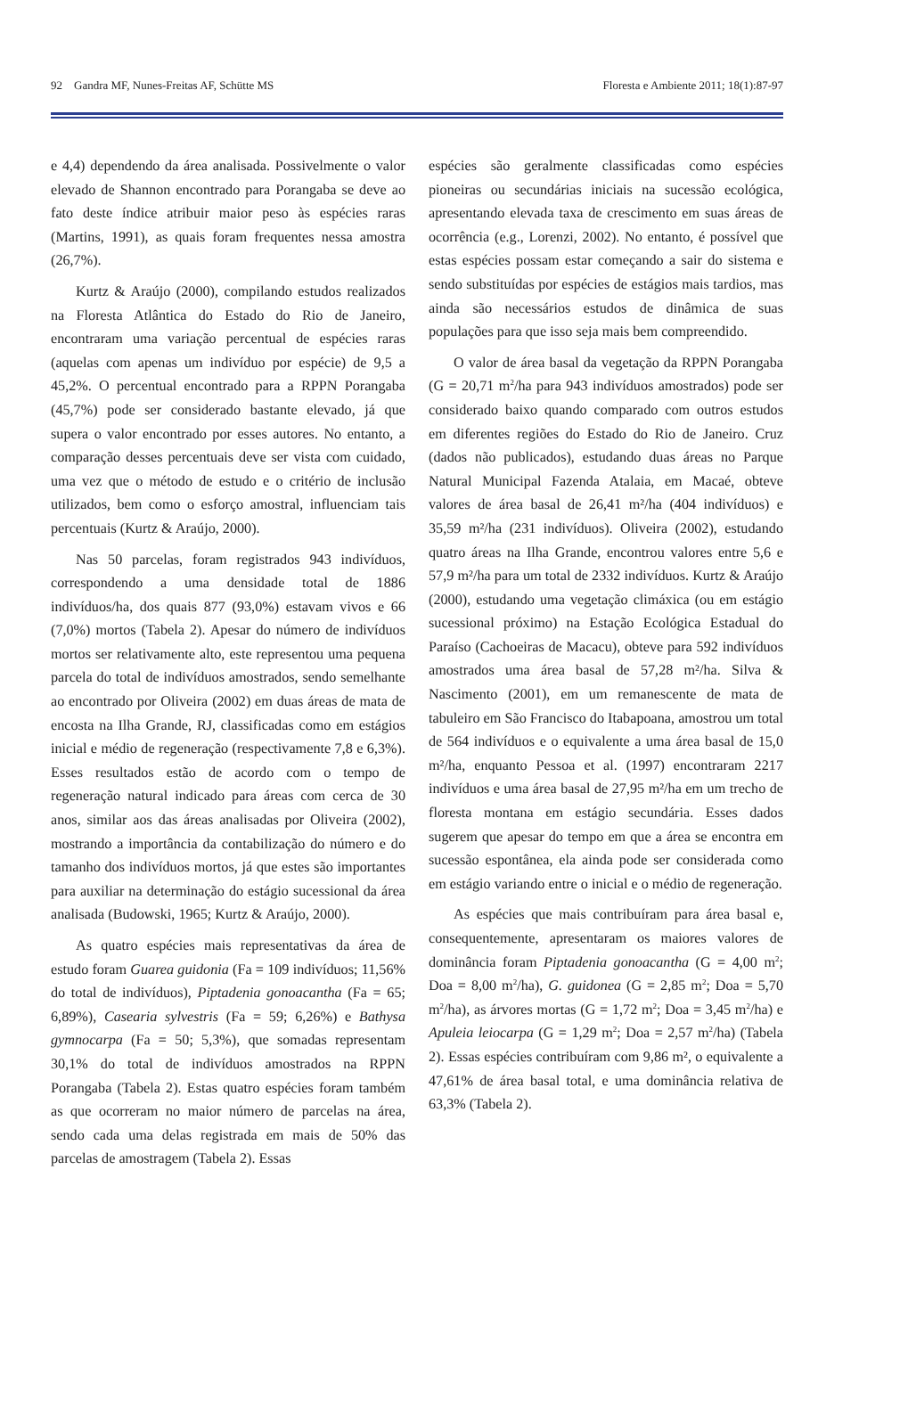92 Gandra MF, Nunes-Freitas AF, Schütte MS Floresta e Ambiente 2011; 18(1):87-97
e 4,4) dependendo da área analisada. Possivelmente o valor elevado de Shannon encontrado para Porangaba se deve ao fato deste índice atribuir maior peso às espécies raras (Martins, 1991), as quais foram frequentes nessa amostra (26,7%).
Kurtz & Araújo (2000), compilando estudos realizados na Floresta Atlântica do Estado do Rio de Janeiro, encontraram uma variação percentual de espécies raras (aquelas com apenas um indivíduo por espécie) de 9,5 a 45,2%. O percentual encontrado para a RPPN Porangaba (45,7%) pode ser considerado bastante elevado, já que supera o valor encontrado por esses autores. No entanto, a comparação desses percentuais deve ser vista com cuidado, uma vez que o método de estudo e o critério de inclusão utilizados, bem como o esforço amostral, influenciam tais percentuais (Kurtz & Araújo, 2000).
Nas 50 parcelas, foram registrados 943 indivíduos, correspondendo a uma densidade total de 1886 indivíduos/ha, dos quais 877 (93,0%) estavam vivos e 66 (7,0%) mortos (Tabela 2). Apesar do número de indivíduos mortos ser relativamente alto, este representou uma pequena parcela do total de indivíduos amostrados, sendo semelhante ao encontrado por Oliveira (2002) em duas áreas de mata de encosta na Ilha Grande, RJ, classificadas como em estágios inicial e médio de regeneração (respectivamente 7,8 e 6,3%). Esses resultados estão de acordo com o tempo de regeneração natural indicado para áreas com cerca de 30 anos, similar aos das áreas analisadas por Oliveira (2002), mostrando a importância da contabilização do número e do tamanho dos indivíduos mortos, já que estes são importantes para auxiliar na determinação do estágio sucessional da área analisada (Budowski, 1965; Kurtz & Araújo, 2000).
As quatro espécies mais representativas da área de estudo foram Guarea guidonia (Fa = 109 indivíduos; 11,56% do total de indivíduos), Piptadenia gonoacantha (Fa = 65; 6,89%), Casearia sylvestris (Fa = 59; 6,26%) e Bathysa gymnocarpa (Fa = 50; 5,3%), que somadas representam 30,1% do total de indivíduos amostrados na RPPN Porangaba (Tabela 2). Estas quatro espécies foram também as que ocorreram no maior número de parcelas na área, sendo cada uma delas registrada em mais de 50% das parcelas de amostragem (Tabela 2). Essas
espécies são geralmente classificadas como espécies pioneiras ou secundárias iniciais na sucessão ecológica, apresentando elevada taxa de crescimento em suas áreas de ocorrência (e.g., Lorenzi, 2002). No entanto, é possível que estas espécies possam estar começando a sair do sistema e sendo substituídas por espécies de estágios mais tardios, mas ainda são necessários estudos de dinâmica de suas populações para que isso seja mais bem compreendido.
O valor de área basal da vegetação da RPPN Porangaba (G = 20,71 m<sup>2</sup>/ha para 943 indivíduos amostrados) pode ser considerado baixo quando comparado com outros estudos em diferentes regiões do Estado do Rio de Janeiro. Cruz (dados não publicados), estudando duas áreas no Parque Natural Municipal Fazenda Atalaia, em Macaé, obteve valores de área basal de 26,41 m²/ha (404 indivíduos) e 35,59 m²/ha (231 indivíduos). Oliveira (2002), estudando quatro áreas na Ilha Grande, encontrou valores entre 5,6 e 57,9 m²/ha para um total de 2332 indivíduos. Kurtz & Araújo (2000), estudando uma vegetação climáxica (ou em estágio sucessional próximo) na Estação Ecológica Estadual do Paraíso (Cachoeiras de Macacu), obteve para 592 indivíduos amostrados uma área basal de 57,28 m²/ha. Silva & Nascimento (2001), em um remanescente de mata de tabuleiro em São Francisco do Itabapoana, amostrou um total de 564 indivíduos e o equivalente a uma área basal de 15,0 m²/ha, enquanto Pessoa et al. (1997) encontraram 2217 indivíduos e uma área basal de 27,95 m²/ha em um trecho de floresta montana em estágio secundária. Esses dados sugerem que apesar do tempo em que a área se encontra em sucessão espontânea, ela ainda pode ser considerada como em estágio variando entre o inicial e o médio de regeneração.
As espécies que mais contribuíram para área basal e, consequentemente, apresentaram os maiores valores de dominância foram Piptadenia gonoacantha (G = 4,00 m<sup>2</sup>; Doa = 8,00 m<sup>2</sup>/ha), G. guidonea (G = 2,85 m<sup>2</sup>; Doa = 5,70 m<sup>2</sup>/ha), as árvores mortas (G = 1,72 m<sup>2</sup>; Doa = 3,45 m<sup>2</sup>/ha) e Apuleia leiocarpa (G = 1,29 m<sup>2</sup>; Doa = 2,57 m<sup>2</sup>/ha) (Tabela 2). Essas espécies contribuíram com 9,86 m², o equivalente a 47,61% de área basal total, e uma dominância relativa de 63,3% (Tabela 2).